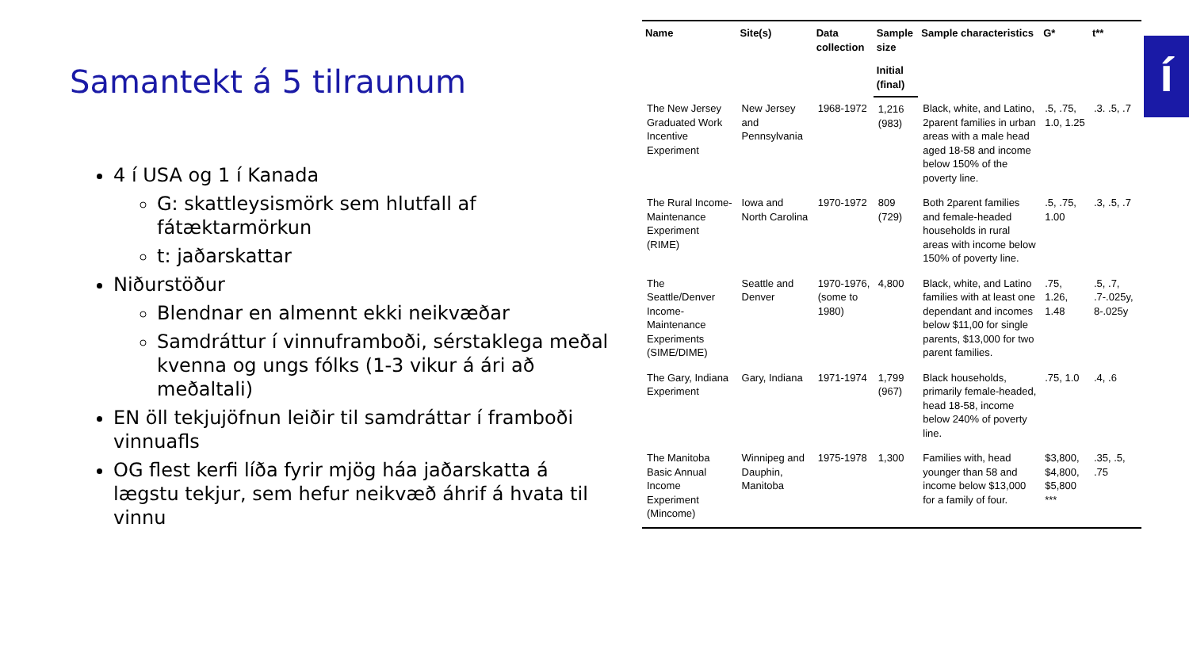Samantekt á 5 tilraunum
4 í USA og 1 í Kanada
G: skattleysismörk sem hlutfall af fátæktarmörkun
t: jaðarskattar
Niðurstöður
Blendnar en almennt ekki neikvæðar
Samdráttur í vinnuframboði, sérstaklega meðal kvenna og ungs fólks (1-3 vikur á ári að meðaltali)
EN öll tekjujöfnun leiðir til samdráttar í framboði vinnuafls
OG flest kerfi líða fyrir mjög háa jaðarskatta á lægstu tekjur, sem hefur neikvæð áhrif á hvata til vinnu
| Name | Site(s) | Data collection | Sample size | Sample characteristics | G* | t** |
| --- | --- | --- | --- | --- | --- | --- |
| | | | Initial (final) | | | |
| The New Jersey Graduated Work Incentive Experiment | New Jersey and Pennsylvania | 1968-1972 | 1,216 (983) | Black, white, and Latino, 2parent families in urban areas with a male head aged 18-58 and income below 150% of the poverty line. | .5, .75, 1.0, 1.25 | .3. .5, .7 |
| The Rural Income-Maintenance Experiment (RIME) | Iowa and North Carolina | 1970-1972 | 809 (729) | Both 2parent families and female-headed households in rural areas with income below 150% of poverty line. | .5, .75, 1.00 | .3, .5, .7 |
| The Seattle/Denver Income-Maintenance Experiments (SIME/DIME) | Seattle and Denver | 1970-1976, (some to 1980) | 4,800 | Black, white, and Latino families with at least one dependant and incomes below $11,00 for single parents, $13,000 for two parent families. | .75, 1.26, 1.48 | .5, .7, .7-.025y, 8-.025y |
| The Gary, Indiana Experiment | Gary, Indiana | 1971-1974 | 1,799 (967) | Black households, primarily female-headed, head 18-58, income below 240% of poverty line. | .75, 1.0 | .4, .6 |
| The Manitoba Basic Annual Income Experiment (Mincome) | Winnipeg and Dauphin, Manitoba | 1975-1978 | 1,300 | Families with, head younger than 58 and income below $13,000 for a family of four. | $3,800, $4,800, $5,800 *** | .35, .5, .75 |
í